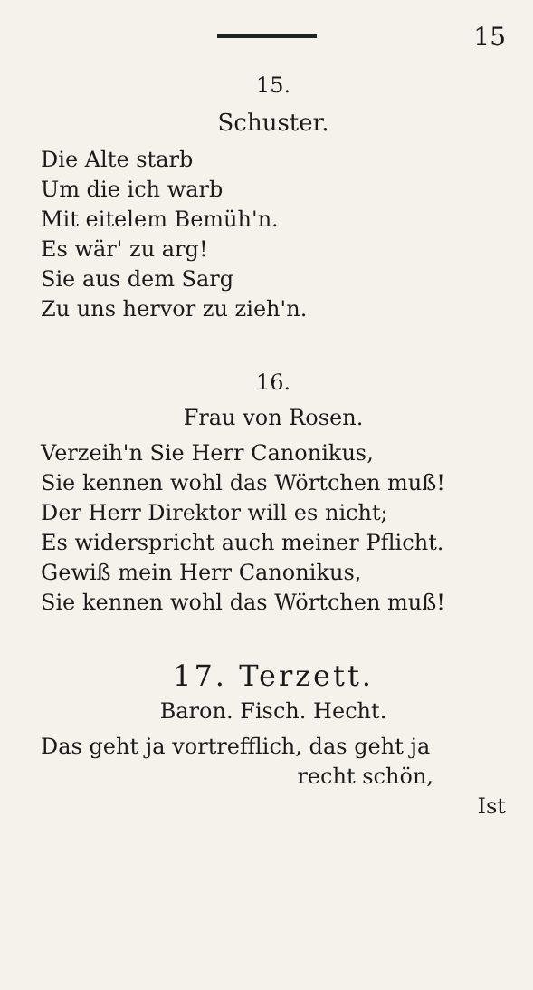15
15.
Schuster.
Die Alte starb
Um die ich warb
Mit eitelem Bemüh'n.
Es wär' zu arg!
Sie aus dem Sarg
Zu uns hervor zu zieh'n.
16.
Frau von Rosen.
Verzeih'n Sie Herr Canonikus,
Sie kennen wohl das Wörtchen muß!
Der Herr Direktor will es nicht;
Es widerspricht auch meiner Pflicht.
Gewiß mein Herr Canonikus,
Sie kennen wohl das Wörtchen muß!
17. Terzett.
Baron. Fisch. Hecht.
Das geht ja vortrefflich, das geht ja
recht schön,
Ist